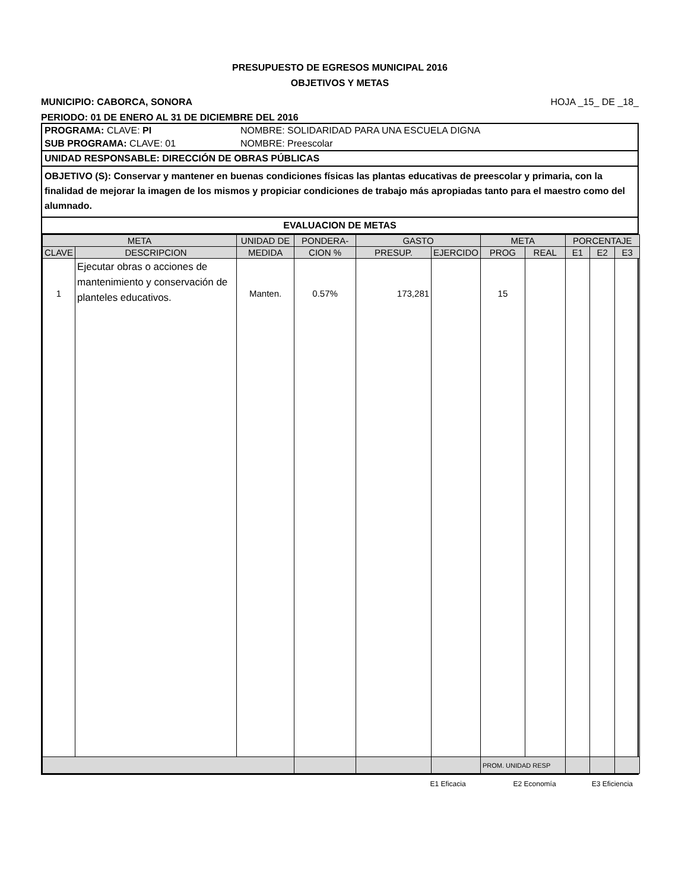PRESUPUESTO DE EGRESOS MUNICIPAL 2016
OBJETIVOS Y METAS
MUNICIPIO: CABORCA, SONORA HOJA _15_ DE _18_
PERIODO: 01 DE ENERO AL 31 DE DICIEMBRE DEL 2016
PROGRAMA: CLAVE: PI NOMBRE: SOLIDARIDAD PARA UNA ESCUELA DIGNA
SUB PROGRAMA: CLAVE: 01 NOMBRE: Preescolar
UNIDAD RESPONSABLE: DIRECCIÓN DE OBRAS PÚBLICAS
OBJETIVO (S): Conservar y mantener en buenas condiciones físicas las plantas educativas de preescolar y primaria, con la finalidad de mejorar la imagen de los mismos y propiciar condiciones de trabajo más apropiadas tanto para el maestro como del alumnado.
EVALUACION DE METAS
| META | | UNIDAD DE | PONDERA- | GASTO | | META | | PORCENTAJE | | |
| --- | --- | --- | --- | --- | --- | --- | --- | --- | --- | --- |
| CLAVE | DESCRIPCION | MEDIDA | CION % | PRESUP. | EJERCIDO | PROG | REAL | E1 | E2 | E3 |
| 1 | Ejecutar obras o acciones de mantenimiento y conservación de planteles educativos. | Manten. | 0.57% | 173,281 | | 15 | | | | |
| | | | | | | PROM. UNIDAD RESP | | | | |
E1 Eficacia E2 Economía E3 Eficiencia